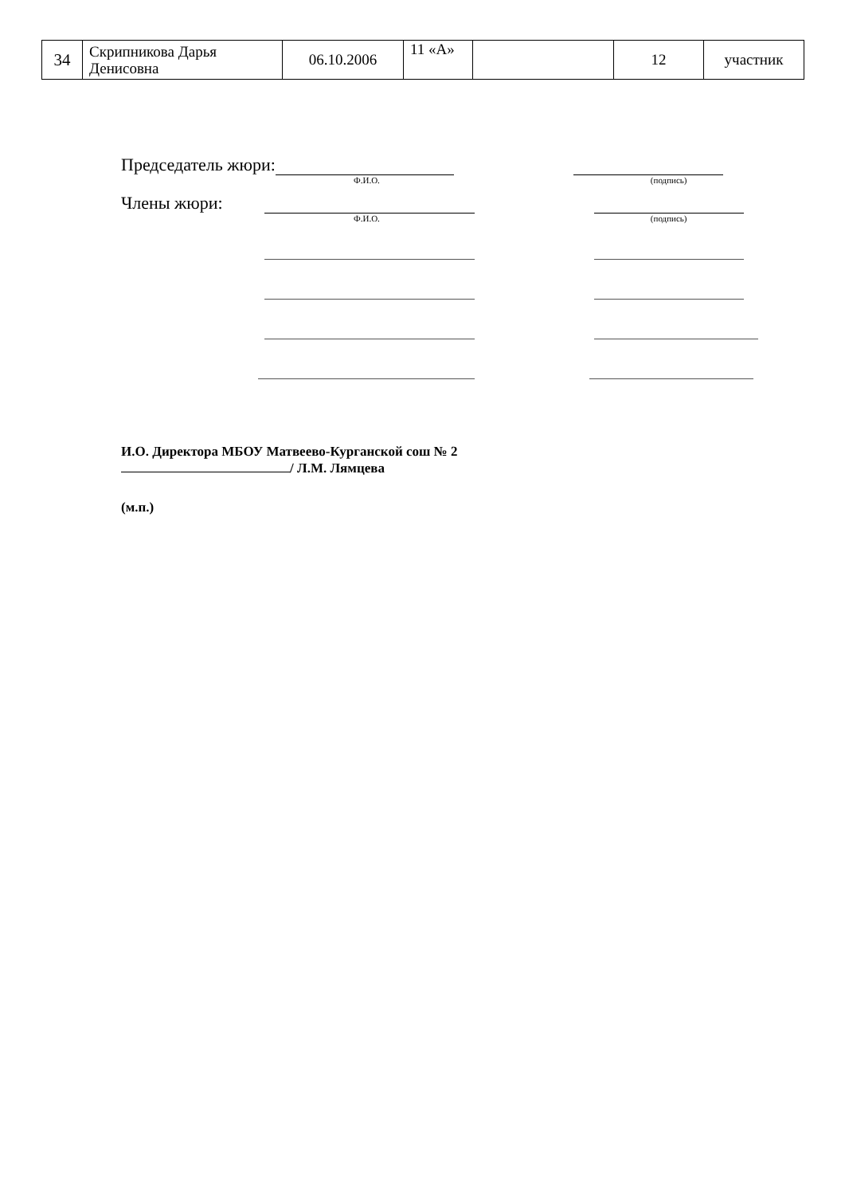| 34 | Скрипникова Дарья Денисовна | 06.10.2006 | 11 «А» | | 12 | участник |
Председатель жюри:
Ф.И.О. (подпись)
Члены жюри:
Ф.И.О. (подпись)
И.О. Директора МБОУ Матвеево-Курганской сош № 2
/ Л.М. Лямцева
(м.п.)